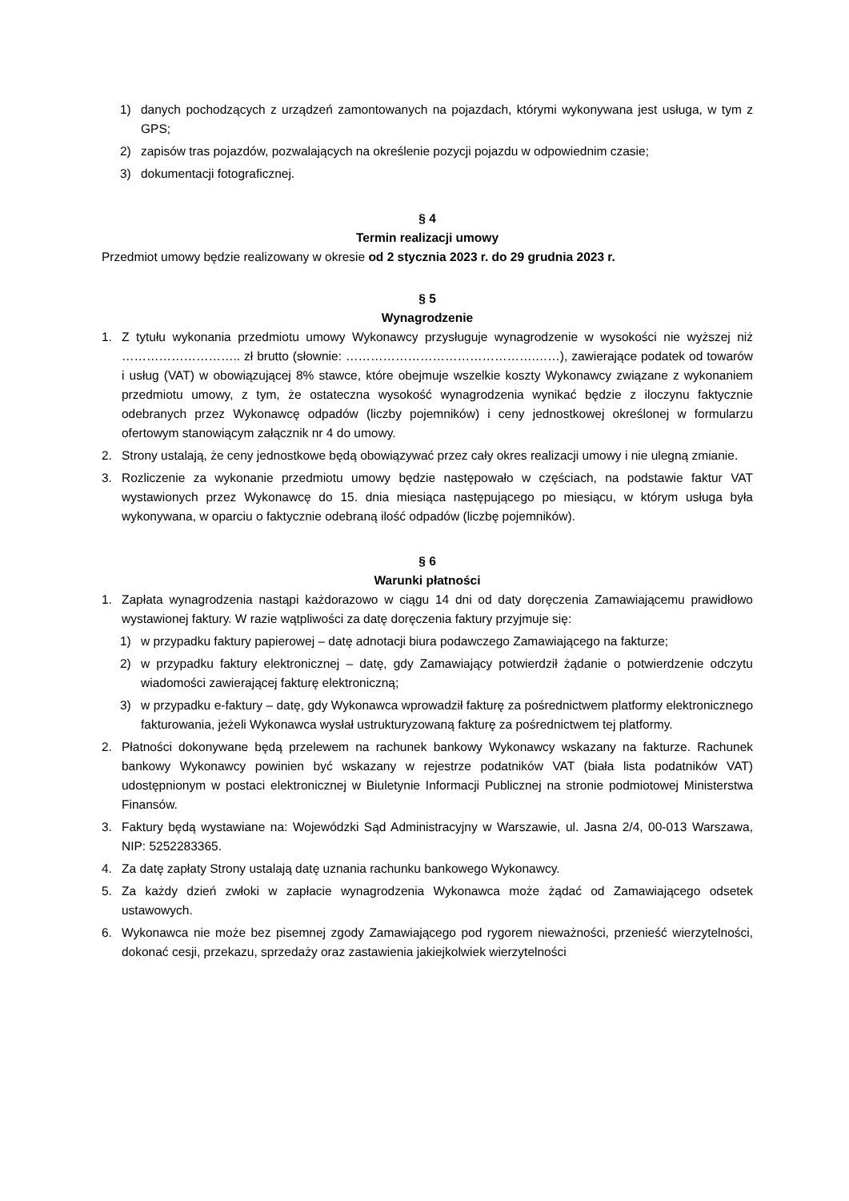1) danych pochodzących z urządzeń zamontowanych na pojazdach, którymi wykonywana jest usługa, w tym z GPS;
2) zapisów tras pojazdów, pozwalających na określenie pozycji pojazdu w odpowiednim czasie;
3) dokumentacji fotograficznej.
§ 4
Termin realizacji umowy
Przedmiot umowy będzie realizowany w okresie od 2 stycznia 2023 r. do 29 grudnia 2023 r.
§ 5
Wynagrodzenie
1. Z tytułu wykonania przedmiotu umowy Wykonawcy przysługuje wynagrodzenie w wysokości nie wyższej niż ……………………….. zł brutto (słownie: ……………………………………….……), zawierające podatek od towarów i usług (VAT) w obowiązującej 8% stawce, które obejmuje wszelkie koszty Wykonawcy związane z wykonaniem przedmiotu umowy, z tym, że ostateczna wysokość wynagrodzenia wynikać będzie z iloczynu faktycznie odebranych przez Wykonawcę odpadów (liczby pojemników) i ceny jednostkowej określonej w formularzu ofertowym stanowiącym załącznik nr 4 do umowy.
2. Strony ustalają, że ceny jednostkowe będą obowiązywać przez cały okres realizacji umowy i nie ulegną zmianie.
3. Rozliczenie za wykonanie przedmiotu umowy będzie następowało w częściach, na podstawie faktur VAT wystawionych przez Wykonawcę do 15. dnia miesiąca następującego po miesiącu, w którym usługa była wykonywana, w oparciu o faktycznie odebraną ilość odpadów (liczbę pojemników).
§ 6
Warunki płatności
1. Zapłata wynagrodzenia nastąpi każdorazowo w ciągu 14 dni od daty doręczenia Zamawiającemu prawidłowo wystawionej faktury. W razie wątpliwości za datę doręczenia faktury przyjmuje się:
1) w przypadku faktury papierowej – datę adnotacji biura podawczego Zamawiającego na fakturze;
2) w przypadku faktury elektronicznej – datę, gdy Zamawiający potwierdził żądanie o potwierdzenie odczytu wiadomości zawierającej fakturę elektroniczną;
3) w przypadku e-faktury – datę, gdy Wykonawca wprowadził fakturę za pośrednictwem platformy elektronicznego fakturowania, jeżeli Wykonawca wysłał ustrukturyzowaną fakturę za pośrednictwem tej platformy.
2. Płatności dokonywane będą przelewem na rachunek bankowy Wykonawcy wskazany na fakturze. Rachunek bankowy Wykonawcy powinien być wskazany w rejestrze podatników VAT (biała lista podatników VAT) udostępnionym w postaci elektronicznej w Biuletynie Informacji Publicznej na stronie podmiotowej Ministerstwa Finansów.
3. Faktury będą wystawiane na: Wojewódzki Sąd Administracyjny w Warszawie, ul. Jasna 2/4, 00-013 Warszawa, NIP: 5252283365.
4. Za datę zapłaty Strony ustalają datę uznania rachunku bankowego Wykonawcy.
5. Za każdy dzień zwłoki w zapłacie wynagrodzenia Wykonawca może żądać od Zamawiającego odsetek ustawowych.
6. Wykonawca nie może bez pisemnej zgody Zamawiającego pod rygorem nieważności, przenieść wierzytelności, dokonać cesji, przekazu, sprzedaży oraz zastawienia jakiejkolwiek wierzytelności